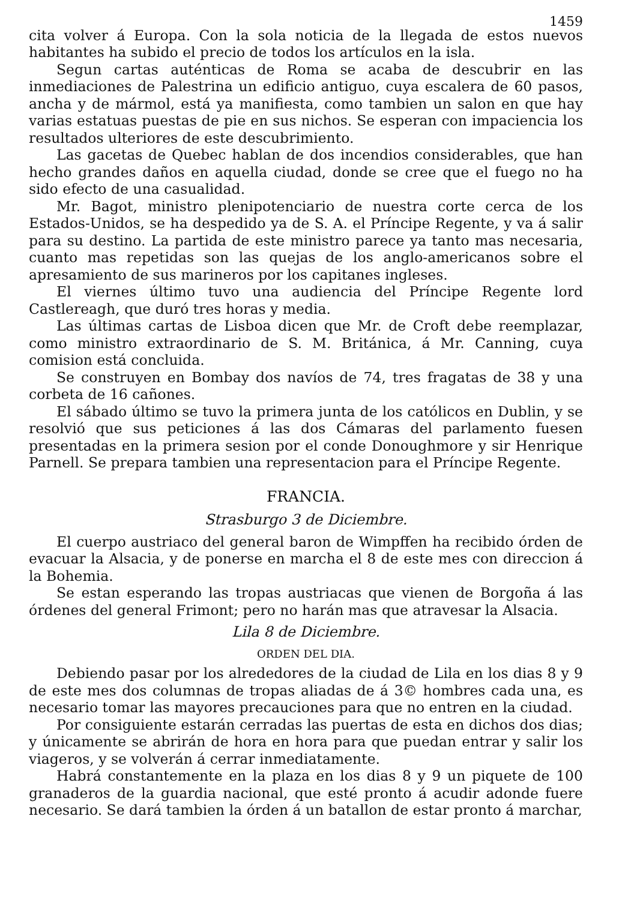1459
cita volver á Europa. Con la sola noticia de la llegada de estos nuevos habitantes ha subido el precio de todos los artículos en la isla.
Segun cartas auténticas de Roma se acaba de descubrir en las inmediaciones de Palestrina un edificio antiguo, cuya escalera de 60 pasos, ancha y de mármol, está ya manifiesta, como tambien un salon en que hay varias estatuas puestas de pie en sus nichos. Se esperan con impaciencia los resultados ulteriores de este descubrimiento.
Las gacetas de Quebec hablan de dos incendios considerables, que han hecho grandes daños en aquella ciudad, donde se cree que el fuego no ha sido efecto de una casualidad.
Mr. Bagot, ministro plenipotenciario de nuestra corte cerca de los Estados-Unidos, se ha despedido ya de S. A. el Príncipe Regente, y va á salir para su destino. La partida de este ministro parece ya tanto mas necesaria, cuanto mas repetidas son las quejas de los anglo-americanos sobre el apresamiento de sus marineros por los capitanes ingleses.
El viernes último tuvo una audiencia del Príncipe Regente lord Castlereagh, que duró tres horas y media.
Las últimas cartas de Lisboa dicen que Mr. de Croft debe reemplazar, como ministro extraordinario de S. M. Británica, á Mr. Canning, cuya comision está concluida.
Se construyen en Bombay dos navíos de 74, tres fragatas de 38 y una corbeta de 16 cañones.
El sábado último se tuvo la primera junta de los católicos en Dublin, y se resolvió que sus peticiones á las dos Cámaras del parlamento fuesen presentadas en la primera sesion por el conde Donoughmore y sir Henrique Parnell. Se prepara tambien una representacion para el Príncipe Regente.
FRANCIA.
Strasburgo 3 de Diciembre.
El cuerpo austriaco del general baron de Wimpffen ha recibido órden de evacuar la Alsacia, y de ponerse en marcha el 8 de este mes con direccion á la Bohemia.
Se estan esperando las tropas austriacas que vienen de Borgoña á las órdenes del general Frimont; pero no harán mas que atravesar la Alsacia.
Lila 8 de Diciembre.
ORDEN DEL DIA.
Debiendo pasar por los alrededores de la ciudad de Lila en los dias 8 y 9 de este mes dos columnas de tropas aliadas de á 3© hombres cada una, es necesario tomar las mayores precauciones para que no entren en la ciudad.
Por consiguiente estarán cerradas las puertas de esta en dichos dos dias; y únicamente se abrirán de hora en hora para que puedan entrar y salir los viageros, y se volverán á cerrar inmediatamente.
Habrá constantemente en la plaza en los dias 8 y 9 un piquete de 100 granaderos de la guardia nacional, que esté pronto á acudir adonde fuere necesario. Se dará tambien la órden á un batallon de estar pronto á marchar,